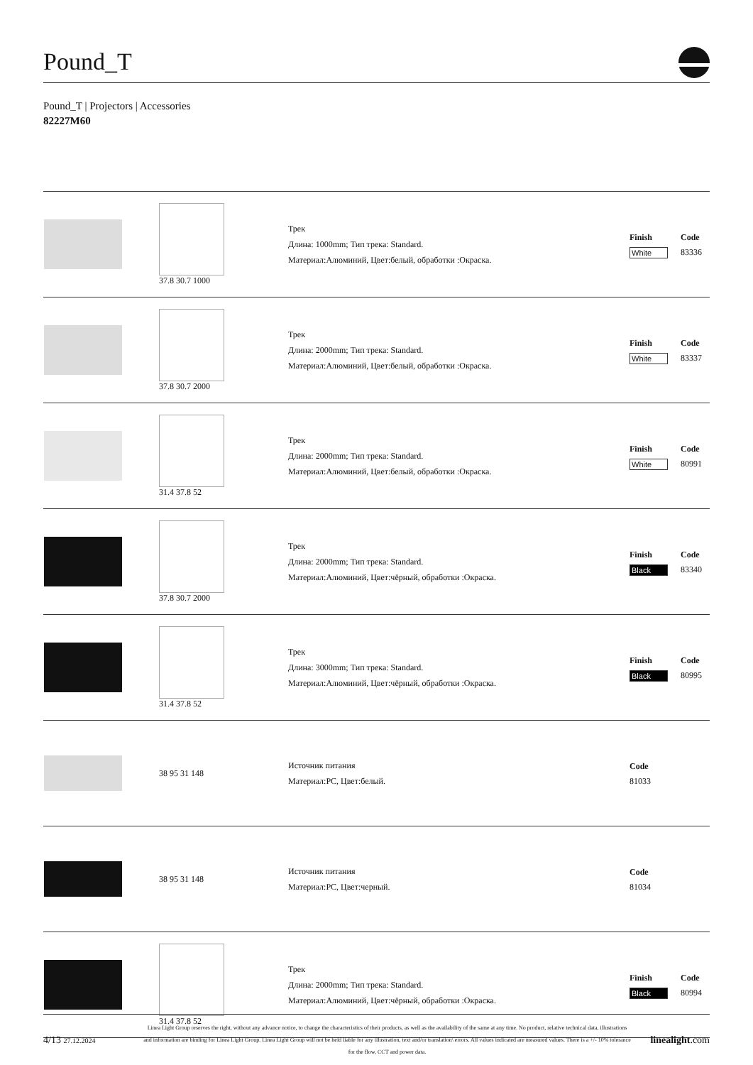Pound_T
Pound_T | Projectors | Accessories
82227M60
| | 37.8 30.7 1000 | Трек Длина: 1000mm; Тип трека: Standard. Материал:Алюминий, Цвет:белый, обработки :Окраска. | / Finish / Code / / --- / --- / / White / 83336 / |
| | 37.8 30.7 2000 | Трек Длина: 2000mm; Тип трека: Standard. Материал:Алюминий, Цвет:белый, обработки :Окраска. | / Finish / Code / / --- / --- / / White / 83337 / |
| | 31.4 37.8 52 | Трек Длина: 2000mm; Тип трека: Standard. Материал:Алюминий, Цвет:белый, обработки :Окраска. | / Finish / Code / / --- / --- / / White / 80991 / |
| | 37.8 30.7 2000 | Трек Длина: 2000mm; Тип трека: Standard. Материал:Алюминий, Цвет:чёрный, обработки :Окраска. | / Finish / Code / / --- / --- / / Black / 83340 / |
| | 31.4 37.8 52 | Трек Длина: 3000mm; Тип трека: Standard. Материал:Алюминий, Цвет:чёрный, обработки :Окраска. | / Finish / Code / / --- / --- / / Black / 80995 / |
| | 38 95 31 148 | Источник питания Материал:PC, Цвет:белый. | / / Code / / --- / --- / / / 81033 / |
| | 38 95 31 148 | Источник питания Материал:PC, Цвет:черный. | / / Code / / --- / --- / / / 81034 / |
| | 31.4 37.8 52 | Трек Длина: 2000mm; Тип трека: Standard. Материал:Алюминий, Цвет:чёрный, обработки :Окраска. | / Finish / Code / / --- / --- / / Black / 80994 / |
4/13 27.12.2024
Linea Light Group reserves the right, without any advance notice, to change the characteristics of their products, as well as the availability of the same at any time. No product, relative technical data, illustrations and information are binding for Linea Light Group. Linea Light Group will not be held liable for any illustration, text and/or translation\ errors. All values indicated are measured values. There is a +/- 10% tolerance for the flow, CCT and power data.
linealight.com